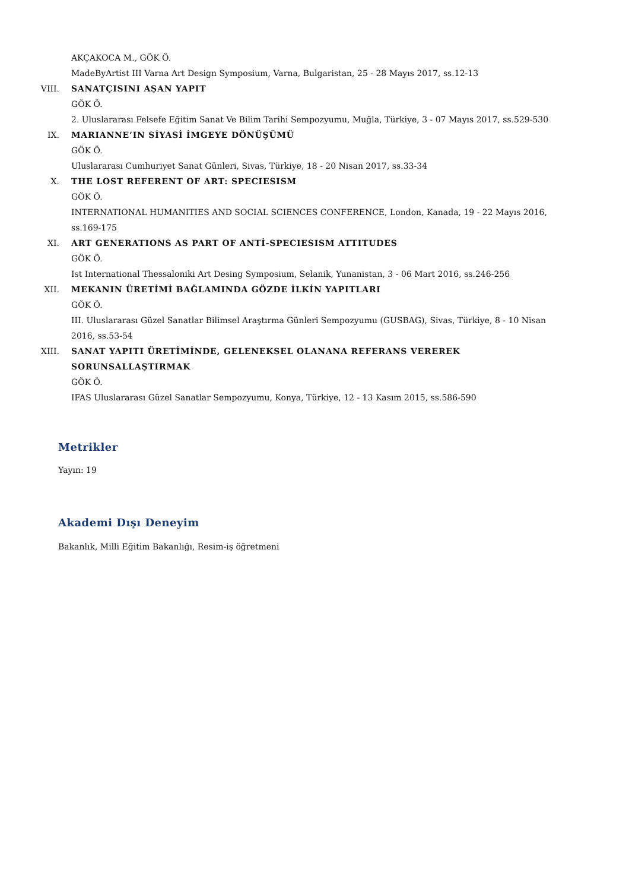AKÇAKOCA M., GÖK Ö.
MadeByArtist III Varna Art Design Symposium, Varna, Bulgaristan, 25 - 28 Mayıs 2017, ss.12-13
VIII. SANATÇISINI AŞAN YAPIT
GÖK Ö.
2. Uluslararası Felsefe Eğitim Sanat Ve Bilim Tarihi Sempozyumu, Muğla, Türkiye, 3 - 07 Mayıs 2017, ss.529-530
IX. MARIANNE’IN SİYASİ İMGEYE DÖNÜŞÜMÜ
GÖK Ö.
Uluslararası Cumhuriyet Sanat Günleri, Sivas, Türkiye, 18 - 20 Nisan 2017, ss.33-34
X. THE LOST REFERENT OF ART: SPECIESISM
GÖK Ö.
INTERNATIONAL HUMANITIES AND SOCIAL SCIENCES CONFERENCE, London, Kanada, 19 - 22 Mayıs 2016, ss.169-175
XI. ART GENERATIONS AS PART OF ANTİ-SPECIESISM ATTITUDES
GÖK Ö.
Ist International Thessaloniki Art Desing Symposium, Selanik, Yunanistan, 3 - 06 Mart 2016, ss.246-256
XII. MEKANIN ÜRETİMİ BAĞLAMINDA GÖZDE İLKİN YAPITLARI
GÖK Ö.
III. Uluslararası Güzel Sanatlar Bilimsel Araştırma Günleri Sempozyumu (GUSBAG), Sivas, Türkiye, 8 - 10 Nisan 2016, ss.53-54
XIII. SANAT YAPITI ÜRETİMİNDE, GELENEKSEL OLANANA REFERANS VEREREK SORUNSALLAŞTIRMAK
GÖK Ö.
IFAS Uluslararası Güzel Sanatlar Sempozyumu, Konya, Türkiye, 12 - 13 Kasım 2015, ss.586-590
Metrikler
Yayın: 19
Akademi Dışı Deneyim
Bakanlık, Milli Eğitim Bakanlığı, Resim-iş öğretmeni